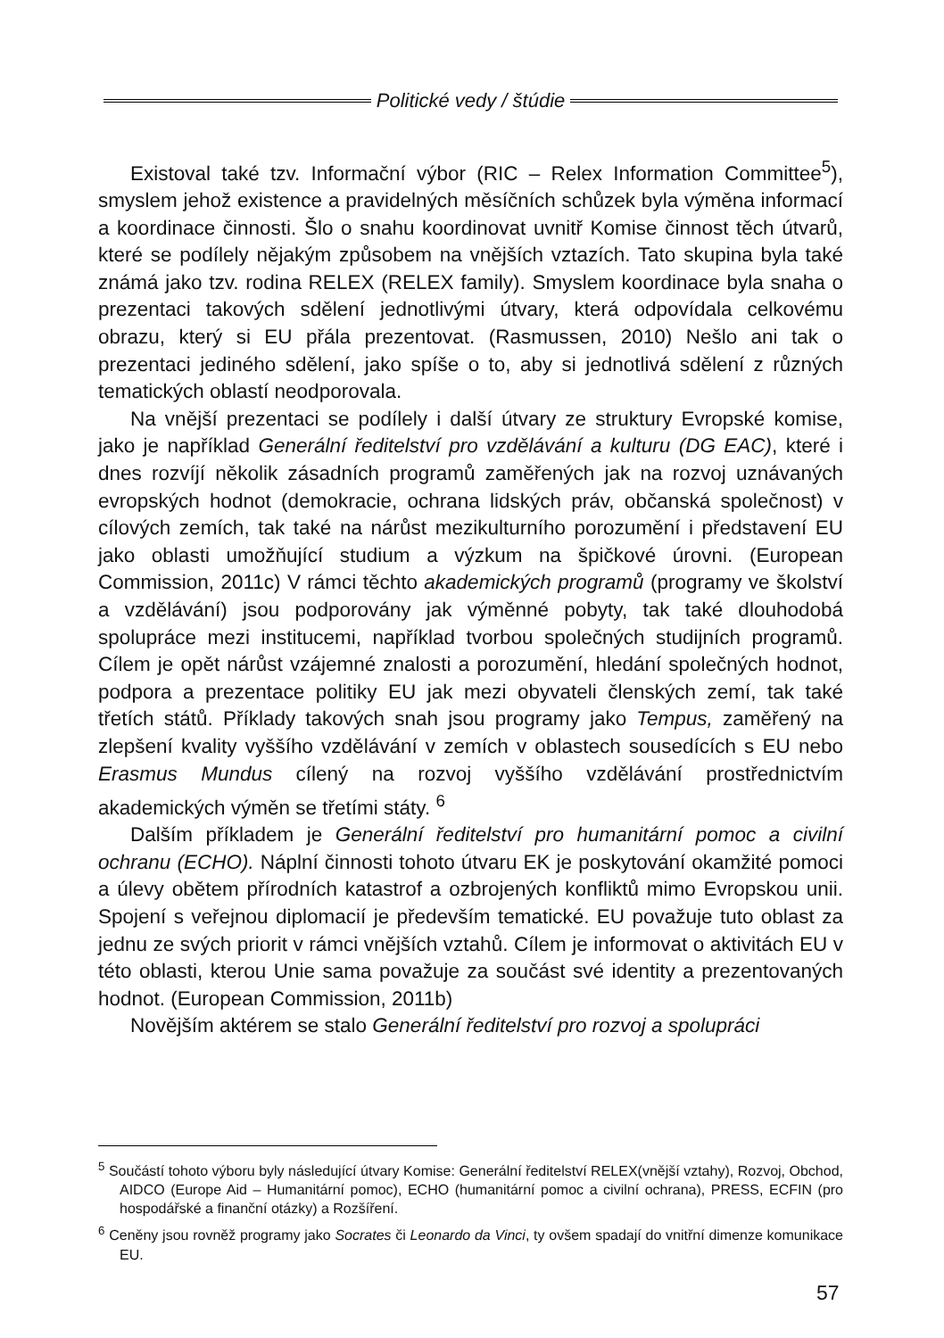Politické vedy / štúdie
Existoval také tzv. Informační výbor (RIC – Relex Information Committee<sup>5</sup>), smyslem jehož existence a pravidelných měsíčních schůzek byla výměna informací a koordinace činnosti. Šlo o snahu koordinovat uvnitř Komise činnost těch útvarů, které se podílely nějakým způsobem na vnějších vztazích. Tato skupina byla také známá jako tzv. rodina RELEX (RELEX family). Smyslem koordinace byla snaha o prezentaci takových sdělení jednotlivými útvary, která odpovídala celkovému obrazu, který si EU přála prezentovat. (Rasmussen, 2010) Nešlo ani tak o prezentaci jediného sdělení, jako spíše o to, aby si jednotlivá sdělení z různých tematických oblastí neodporovala.
Na vnější prezentaci se podílely i další útvary ze struktury Evropské komise, jako je například Generální ředitelství pro vzdělávání a kulturu (DG EAC), které i dnes rozvíjí několik zásadních programů zaměřených jak na rozvoj uznávaných evropských hodnot (demokracie, ochrana lidských práv, občanská společnost) v cílových zemích, tak také na nárůst mezikulturního porozumění i představení EU jako oblasti umožňující studium a výzkum na špičkové úrovni. (European Commission, 2011c) V rámci těchto akademických programů (programy ve školství a vzdělávání) jsou podporovány jak výměnné pobyty, tak také dlouhodobá spolupráce mezi institucemi, například tvorbou společných studijních programů. Cílem je opět nárůst vzájemné znalosti a porozumění, hledání společných hodnot, podpora a prezentace politiky EU jak mezi obyvateli členských zemí, tak také třetích států. Příklady takových snah jsou programy jako Tempus, zaměřený na zlepšení kvality vyššího vzdělávání v zemích v oblastech sousedících s EU nebo Erasmus Mundus cílený na rozvoj vyššího vzdělávání prostřednictvím akademických výměn se třetími státy. <sup>6</sup>
Dalším příkladem je Generální ředitelství pro humanitární pomoc a civilní ochranu (ECHO). Náplní činnosti tohoto útvaru EK je poskytování okamžité pomoci a úlevy obětem přírodních katastrof a ozbrojených konfliktů mimo Evropskou unii. Spojení s veřejnou diplomacií je především tematické. EU považuje tuto oblast za jednu ze svých priorit v rámci vnějších vztahů. Cílem je informovat o aktivitách EU v této oblasti, kterou Unie sama považuje za součást své identity a prezentovaných hodnot. (European Commission, 2011b)
Novějším aktérem se stalo Generální ředitelství pro rozvoj a spolupráci
<sup>5</sup> Součástí tohoto výboru byly následující útvary Komise: Generální ředitelství RELEX(vnější vztahy), Rozvoj, Obchod, AIDCO (Europe Aid – Humanitární pomoc), ECHO (humanitární pomoc a civilní ochrana), PRESS, ECFIN (pro hospodářské a finanční otázky) a Rozšíření.
<sup>6</sup> Ceněny jsou rovněž programy jako Socrates či Leonardo da Vinci, ty ovšem spadají do vnitřní dimenze komunikace EU.
57